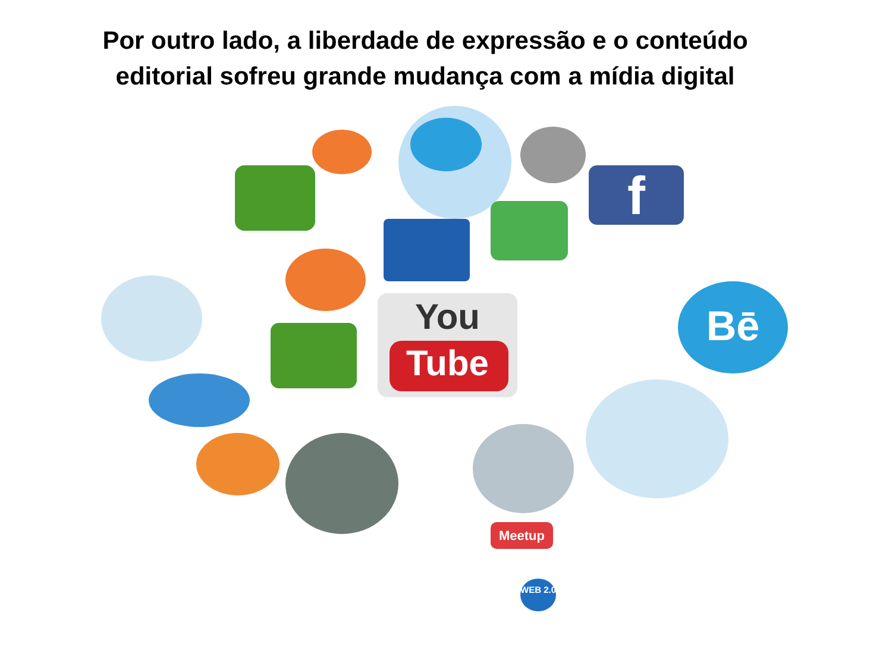Por outro lado, a liberdade de expressão e o conteúdo
editorial sofreu grande mudança com a mídia digital
f
You
Tube
Bē
Meetup
WEB 2.0